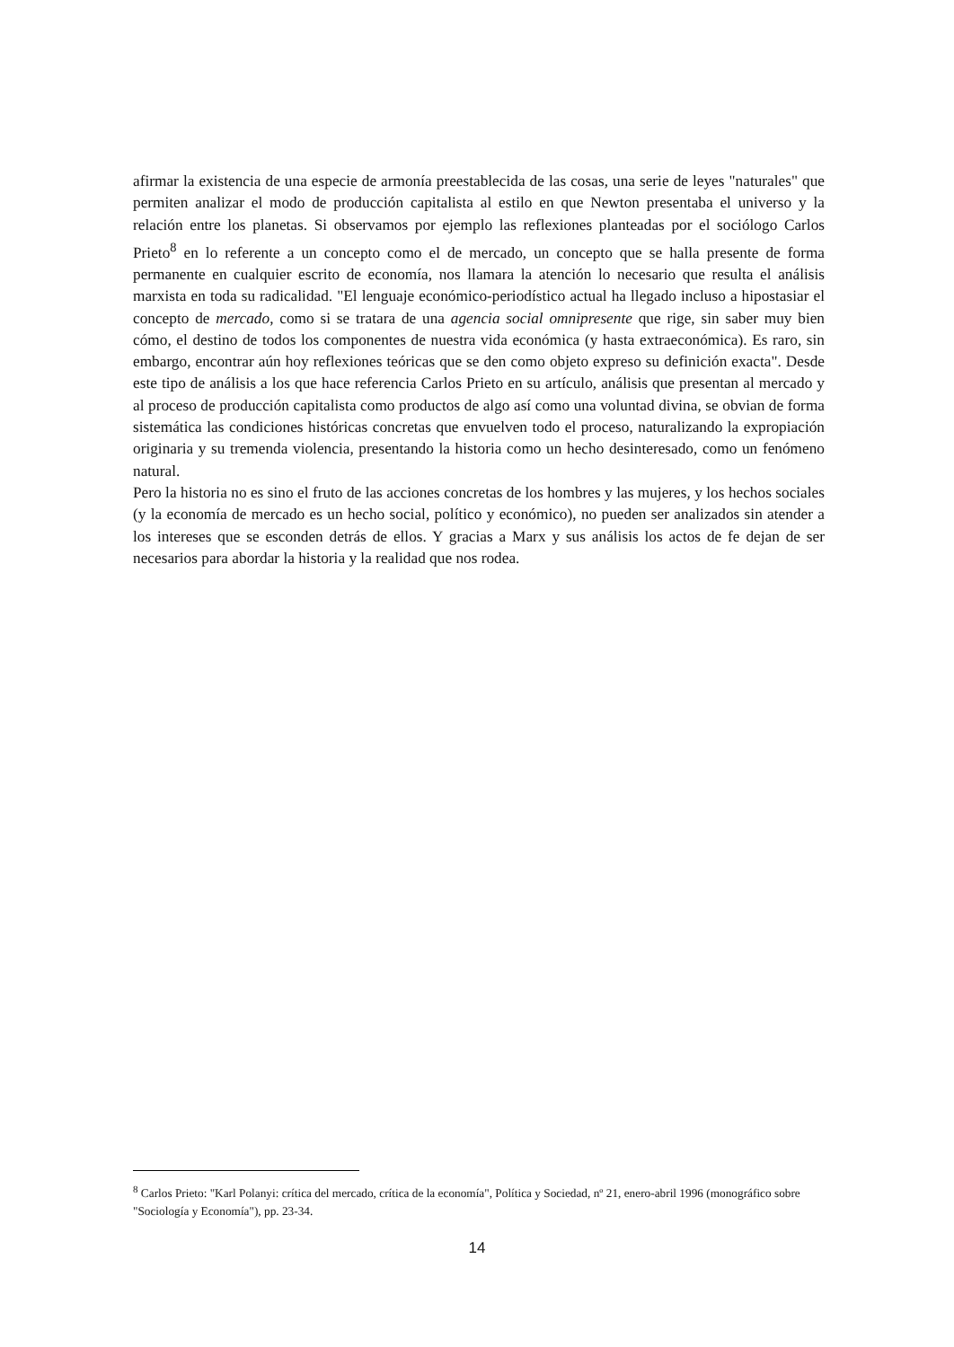afirmar la existencia de una especie de armonía preestablecida de las cosas, una serie de leyes "naturales" que permiten analizar el modo de producción capitalista al estilo en que Newton presentaba el universo y la relación entre los planetas. Si observamos por ejemplo las reflexiones planteadas por el sociólogo Carlos Prieto<sup>8</sup> en lo referente a un concepto como el de mercado, un concepto que se halla presente de forma permanente en cualquier escrito de economía, nos llamara la atención lo necesario que resulta el análisis marxista en toda su radicalidad. "El lenguaje económico-periodístico actual ha llegado incluso a hipostasiar el concepto de mercado, como si se tratara de una agencia social omnipresente que rige, sin saber muy bien cómo, el destino de todos los componentes de nuestra vida económica (y hasta extraeconómica). Es raro, sin embargo, encontrar aún hoy reflexiones teóricas que se den como objeto expreso su definición exacta". Desde este tipo de análisis a los que hace referencia Carlos Prieto en su artículo, análisis que presentan al mercado y al proceso de producción capitalista como productos de algo así como una voluntad divina, se obvian de forma sistemática las condiciones históricas concretas que envuelven todo el proceso, naturalizando la expropiación originaria y su tremenda violencia, presentando la historia como un hecho desinteresado, como un fenómeno natural.
Pero la historia no es sino el fruto de las acciones concretas de los hombres y las mujeres, y los hechos sociales (y la economía de mercado es un hecho social, político y económico), no pueden ser analizados sin atender a los intereses que se esconden detrás de ellos. Y gracias a Marx y sus análisis los actos de fe dejan de ser necesarios para abordar la historia y la realidad que nos rodea.
<sup>8</sup> Carlos Prieto: "Karl Polanyi: crítica del mercado, crítica de la economía", Política y Sociedad, nº 21, enero-abril 1996 (monográfico sobre "Sociología y Economía"), pp. 23-34.
14